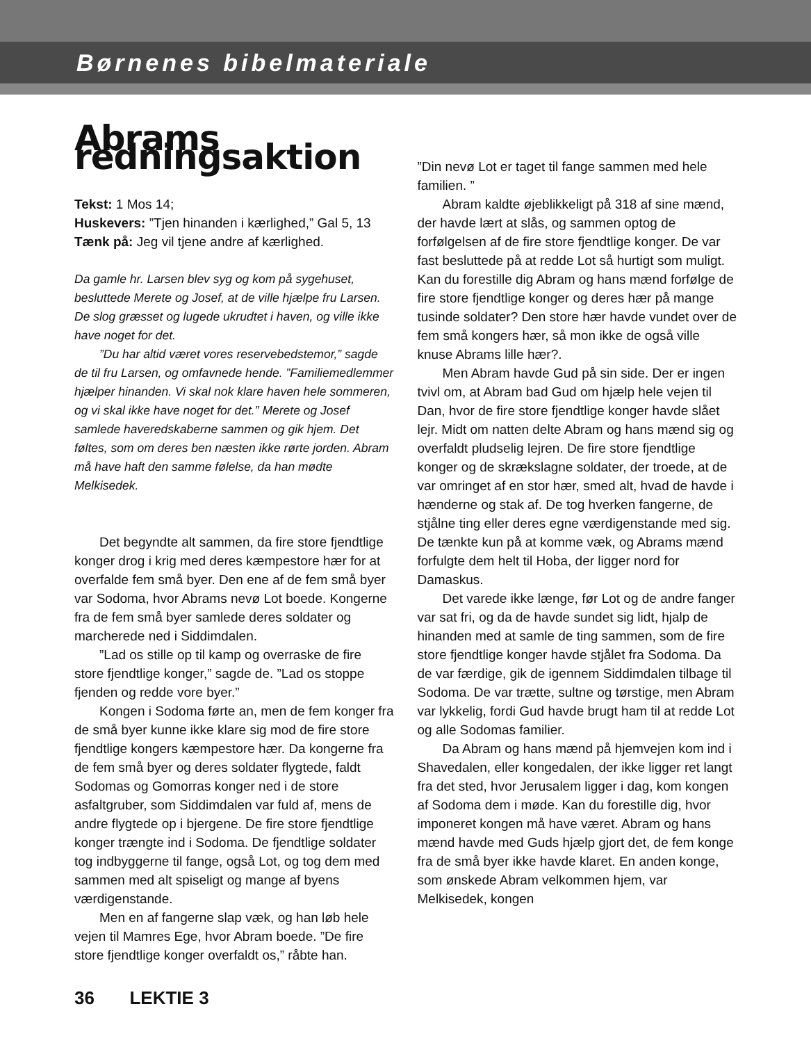Børnenes bibelmateriale
Abrams redningsaktion
Tekst: 1 Mos 14;
Huskevers: ”Tjen hinanden i kærlighed,” Gal 5, 13
Tænk på: Jeg vil tjene andre af kærlighed.
Da gamle hr. Larsen blev syg og kom på sygehuset, besluttede Merete og Josef, at de ville hjælpe fru Larsen. De slog græsset og lugede ukrudtet i haven, og ville ikke have noget for det.
”Du har altid været vores reservebedstemor,” sagde de til fru Larsen, og omfavnede hende. ”Familiemedlemmer hjælper hinanden. Vi skal nok klare haven hele sommeren, og vi skal ikke have noget for det.” Merete og Josef samlede haveredskaberne sammen og gik hjem. Det føltes, som om deres ben næsten ikke rørte jorden. Abram må have haft den samme følelse, da han mødte Melkisedek.
Det begyndte alt sammen, da fire store fjendtlige konger drog i krig med deres kæmpestore hær for at overfalde fem små byer. Den ene af de fem små byer var Sodoma, hvor Abrams nevø Lot boede. Kongerne fra de fem små byer samlede deres soldater og marcherede ned i Siddimdalen.
”Lad os stille op til kamp og overraske de fire store fjendtlige konger,” sagde de. ”Lad os stoppe fjenden og redde vore byer.”
Kongen i Sodoma førte an, men de fem konger fra de små byer kunne ikke klare sig mod de fire store fjendtlige kongers kæmpestore hær. Da kongerne fra de fem små byer og deres soldater flygtede, faldt Sodomas og Gomorras konger ned i de store asfaltgruber, som Siddimdalen var fuld af, mens de andre flygtede op i bjergene. De fire store fjendtlige konger trængte ind i Sodoma. De fjendtlige soldater tog indbyggerne til fange, også Lot, og tog dem med sammen med alt spiseligt og mange af byens værdigenstande.
Men en af fangerne slap væk, og han løb hele vejen til Mamres Ege, hvor Abram boede. ”De fire store fjendtlige konger overfaldt os,” råbte han.
”Din nevø Lot er taget til fange sammen med hele familien. ”
Abram kaldte øjeblikkeligt på 318 af sine mænd, der havde lært at slås, og sammen optog de forfølgelsen af de fire store fjendtlige konger. De var fast besluttede på at redde Lot så hurtigt som muligt. Kan du forestille dig Abram og hans mænd forfølge de fire store fjendtlige konger og deres hær på mange tusinde soldater? Den store hær havde vundet over de fem små kongers hær, så mon ikke de også ville knuse Abrams lille hær?.
Men Abram havde Gud på sin side. Der er ingen tvivl om, at Abram bad Gud om hjælp hele vejen til Dan, hvor de fire store fjendtlige konger havde slået lejr. Midt om natten delte Abram og hans mænd sig og overfaldt pludselig lejren. De fire store fjendtlige konger og de skrækslagne soldater, der troede, at de var omringet af en stor hær, smed alt, hvad de havde i hænderne og stak af. De tog hverken fangerne, de stjålne ting eller deres egne værdigenstande med sig. De tænkte kun på at komme væk, og Abrams mænd forfulgte dem helt til Hoba, der ligger nord for Damaskus.
Det varede ikke længe, før Lot og de andre fanger var sat fri, og da de havde sundet sig lidt, hjalp de hinanden med at samle de ting sammen, som de fire store fjendtlige konger havde stjålet fra Sodoma. Da de var færdige, gik de igennem Siddimdalen tilbage til Sodoma. De var trætte, sultne og tørstige, men Abram var lykkelig, fordi Gud havde brugt ham til at redde Lot og alle Sodomas familier.
Da Abram og hans mænd på hjemvejen kom ind i Shavedalen, eller kongedalen, der ikke ligger ret langt fra det sted, hvor Jerusalem ligger i dag, kom kongen af Sodoma dem i møde. Kan du forestille dig, hvor imponeret kongen må have været. Abram og hans mænd havde med Guds hjælp gjort det, de fem konge fra de små byer ikke havde klaret. En anden konge, som ønskede Abram velkommen hjem, var Melkisedek, kongen
36 LEKTIE 3